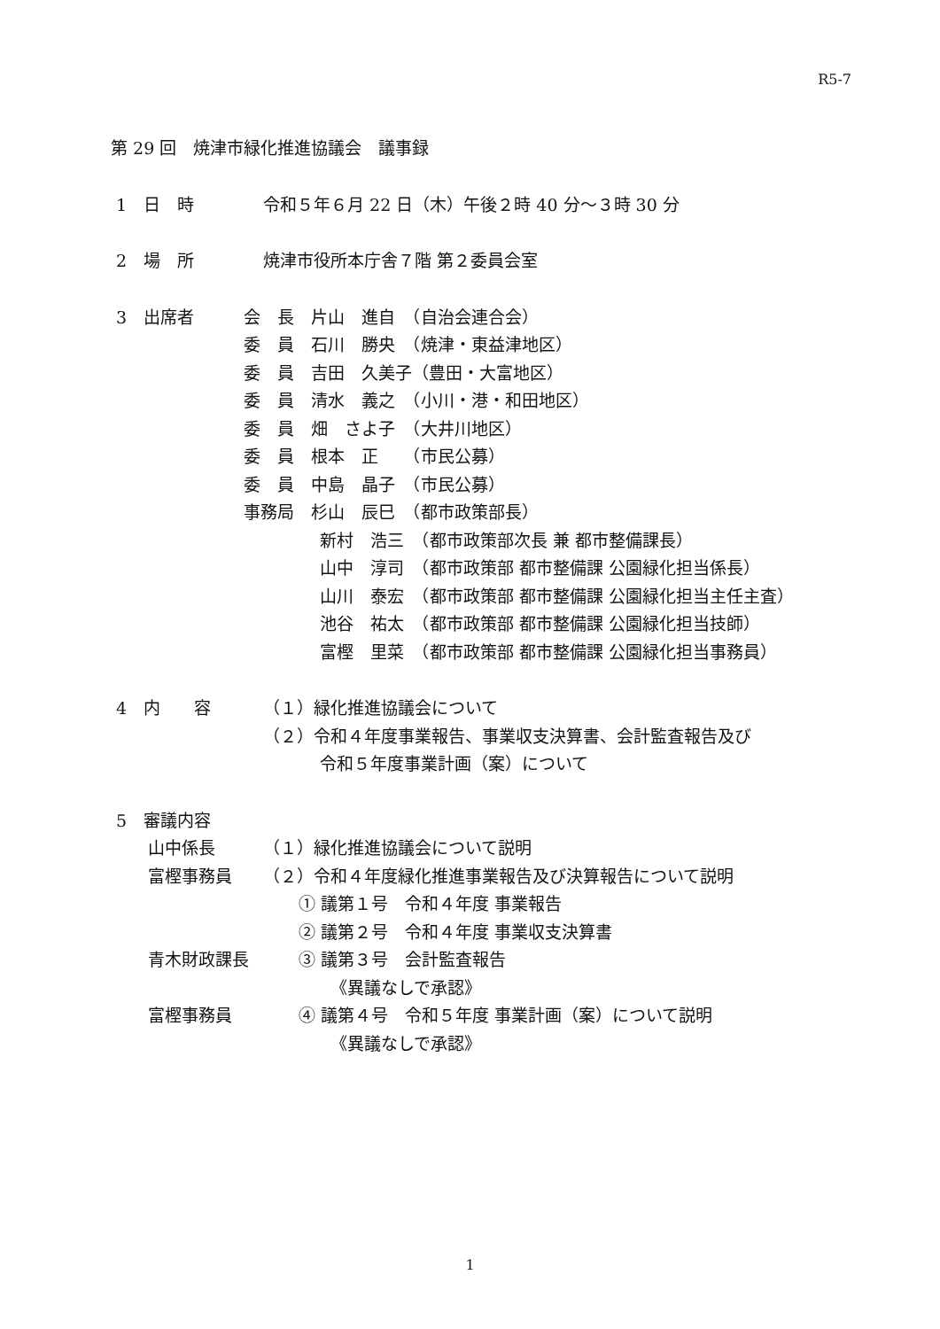R5-7
第 29 回　焼津市緑化推進協議会　議事録
1　日　時 令和５年６月 22 日（木）午後２時 40 分～３時 30 分
2　場　所 焼津市役所本庁舎７階 第２委員会室
3　出席者 会　長　片山　進自　（自治会連合会）
委　員　石川　勝央　（焼津・東益津地区）
委　員　吉田　久美子（豊田・大富地区）
委　員　清水　義之　（小川・港・和田地区）
委　員　畑　さよ子　（大井川地区）
委　員　根本　正　　（市民公募）
委　員　中島　晶子　（市民公募）
事務局　杉山　辰巳　（都市政策部長）
新村　浩三　（都市政策部次長 兼 都市整備課長）
山中　淳司　（都市政策部 都市整備課 公園緑化担当係長）
山川　泰宏　（都市政策部 都市整備課 公園緑化担当主任主査）
池谷　祐太　（都市政策部 都市整備課 公園緑化担当技師）
富樫　里菜　（都市政策部 都市整備課 公園緑化担当事務員）
4　内　　容 （１）緑化推進協議会について
（２）令和４年度事業報告、事業収支決算書、会計監査報告及び
令和５年度事業計画（案）について
5　審議内容
山中係長 （１）緑化推進協議会について説明
富樫事務員 （２）令和４年度緑化推進事業報告及び決算報告について説明
① 議第１号　令和４年度 事業報告
② 議第２号　令和４年度 事業収支決算書
青木財政課長 ③ 議第３号　会計監査報告
《異議なしで承認》
富樫事務員 ④ 議第４号　令和５年度 事業計画（案）について説明
《異議なしで承認》
1